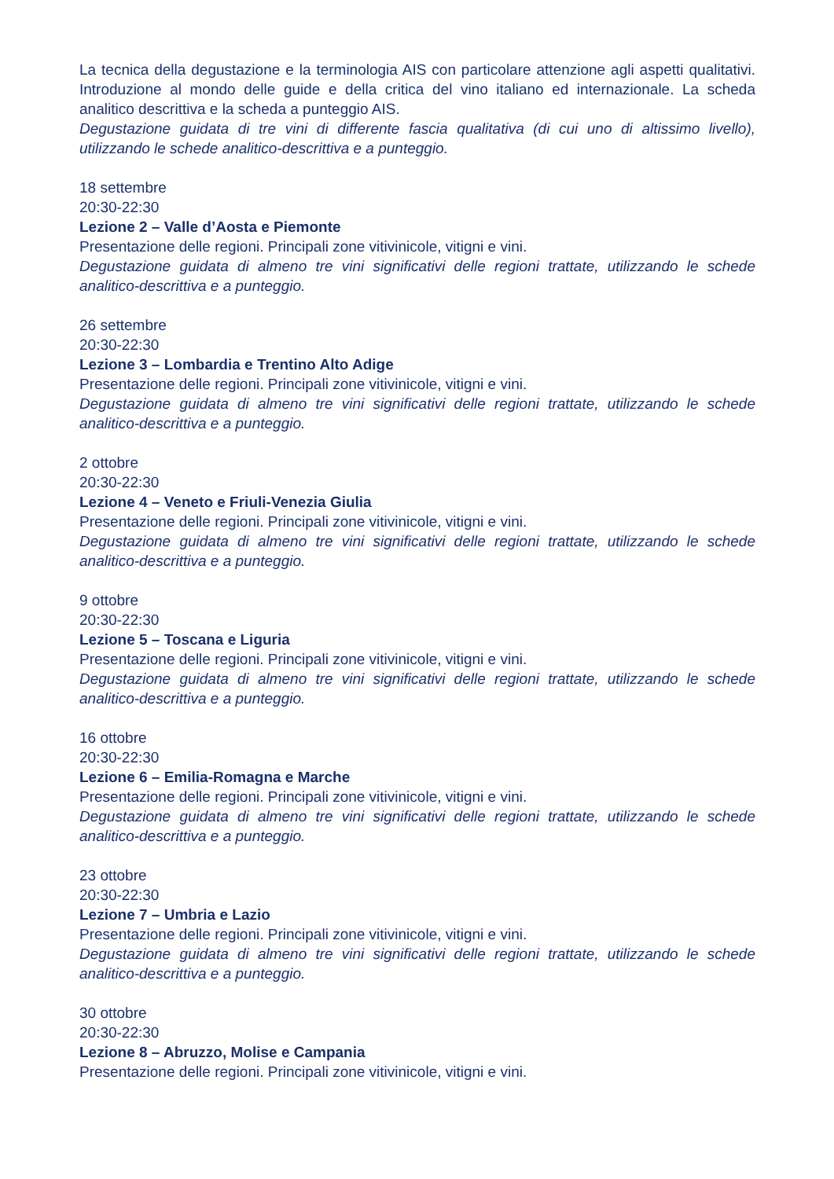La tecnica della degustazione e la terminologia AIS con particolare attenzione agli aspetti qualitativi. Introduzione al mondo delle guide e della critica del vino italiano ed internazionale. La scheda analitico descrittiva e la scheda a punteggio AIS.
Degustazione guidata di tre vini di differente fascia qualitativa (di cui uno di altissimo livello), utilizzando le schede analitico-descrittiva e a punteggio.
18 settembre
20:30-22:30
Lezione 2 – Valle d’Aosta e Piemonte
Presentazione delle regioni. Principali zone vitivinicole, vitigni e vini.
Degustazione guidata di almeno tre vini significativi delle regioni trattate, utilizzando le schede analitico-descrittiva e a punteggio.
26 settembre
20:30-22:30
Lezione 3 – Lombardia e Trentino Alto Adige
Presentazione delle regioni. Principali zone vitivinicole, vitigni e vini.
Degustazione guidata di almeno tre vini significativi delle regioni trattate, utilizzando le schede analitico-descrittiva e a punteggio.
2 ottobre
20:30-22:30
Lezione 4 – Veneto e Friuli-Venezia Giulia
Presentazione delle regioni. Principali zone vitivinicole, vitigni e vini.
Degustazione guidata di almeno tre vini significativi delle regioni trattate, utilizzando le schede analitico-descrittiva e a punteggio.
9 ottobre
20:30-22:30
Lezione 5 – Toscana e Liguria
Presentazione delle regioni. Principali zone vitivinicole, vitigni e vini.
Degustazione guidata di almeno tre vini significativi delle regioni trattate, utilizzando le schede analitico-descrittiva e a punteggio.
16 ottobre
20:30-22:30
Lezione 6 – Emilia-Romagna e Marche
Presentazione delle regioni. Principali zone vitivinicole, vitigni e vini.
Degustazione guidata di almeno tre vini significativi delle regioni trattate, utilizzando le schede analitico-descrittiva e a punteggio.
23 ottobre
20:30-22:30
Lezione 7 – Umbria e Lazio
Presentazione delle regioni. Principali zone vitivinicole, vitigni e vini.
Degustazione guidata di almeno tre vini significativi delle regioni trattate, utilizzando le schede analitico-descrittiva e a punteggio.
30 ottobre
20:30-22:30
Lezione 8 – Abruzzo, Molise e Campania
Presentazione delle regioni. Principali zone vitivinicole, vitigni e vini.